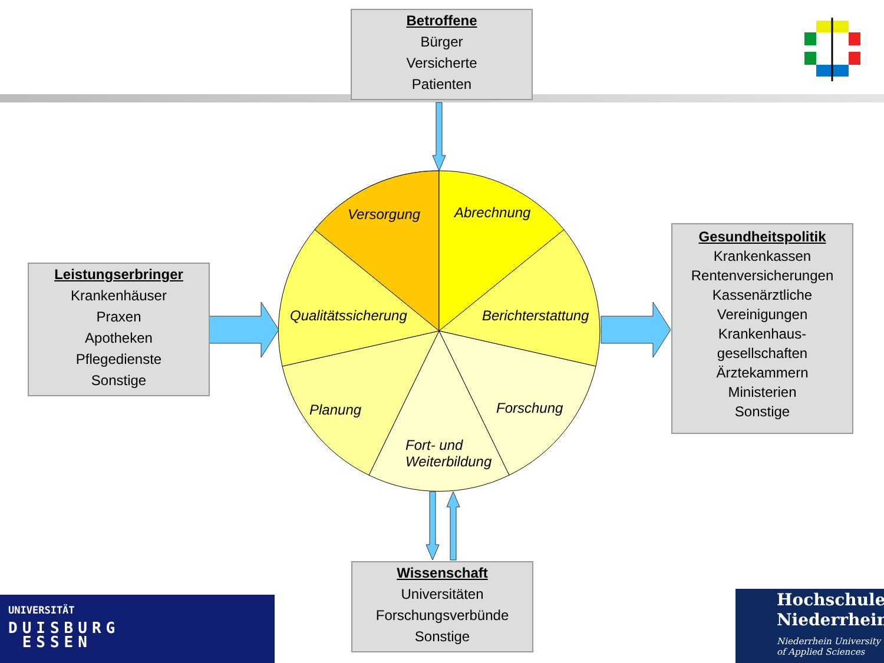Betroffene
Bürger
Versicherte
Patienten
Leistungserbringer
Krankenhäuser
Praxen
Apotheken
Pflegedienste
Sonstige
Gesundheitspolitik
Krankenkassen
Rentenversicherungen
Kassenärztliche
Vereinigungen
Krankenhaus-
gesellschaften
Ärztekammern
Ministerien
Sonstige
Wissenschaft
Universitäten
Forschungsverbünde
Sonstige
Versorgung Abrechnung
Qualitätssicherung Berichterstattung
Planung Forschung
Fort- und
Weiterbildung
UNIVERSITÄT
DUISBURG
ESSEN
Hochschule
Niederrhein
Niederrhein University
of Applied Sciences